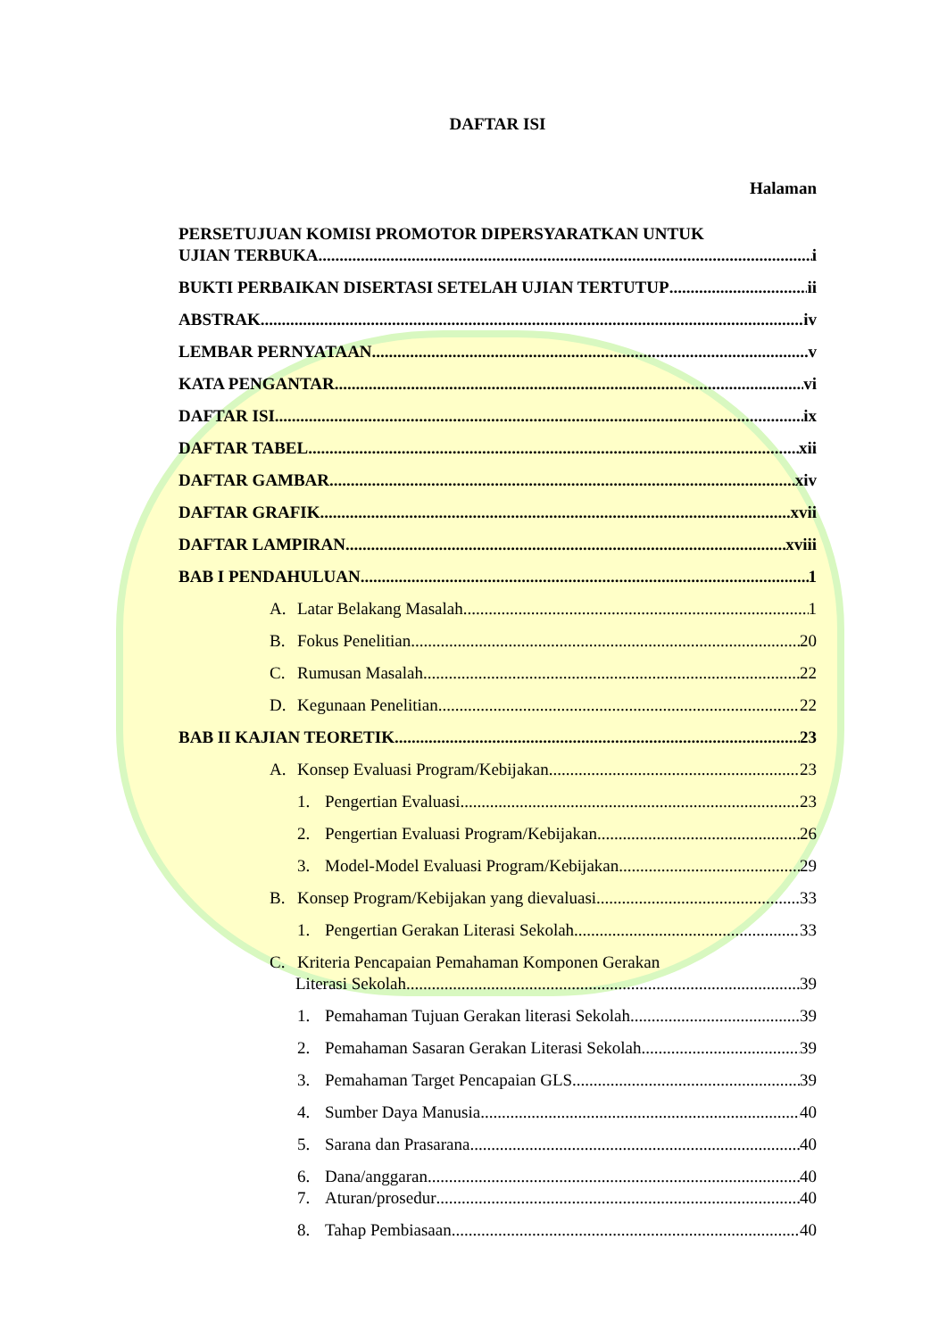DAFTAR ISI
Halaman
PERSETUJUAN KOMISI PROMOTOR DIPERSYARATKAN UNTUK
UJIAN TERBUKA i
BUKTI PERBAIKAN DISERTASI SETELAH UJIAN TERTUTUP ii
ABSTRAK iv
LEMBAR PERNYATAAN v
KATA PENGANTAR vi
DAFTAR ISI ix
DAFTAR TABEL xii
DAFTAR GAMBAR xiv
DAFTAR GRAFIK xvii
DAFTAR LAMPIRAN xviii
BAB I PENDAHULUAN 1
A. Latar Belakang Masalah 1
B. Fokus Penelitian 20
C. Rumusan Masalah 22
D. Kegunaan Penelitian 22
BAB II KAJIAN TEORETIK 23
A. Konsep Evaluasi Program/Kebijakan 23
1. Pengertian Evaluasi 23
2. Pengertian Evaluasi Program/Kebijakan 26
3. Model-Model Evaluasi Program/Kebijakan 29
B. Konsep Program/Kebijakan yang dievaluasi 33
1. Pengertian Gerakan Literasi Sekolah 33
C. Kriteria Pencapaian Pemahaman Komponen Gerakan
Literasi Sekolah 39
1. Pemahaman Tujuan Gerakan literasi Sekolah 39
2. Pemahaman Sasaran Gerakan Literasi Sekolah 39
3. Pemahaman Target Pencapaian GLS 39
4. Sumber Daya Manusia 40
5. Sarana dan Prasarana 40
6. Dana/anggaran 40
7. Aturan/prosedur 40
8. Tahap Pembiasaan 40